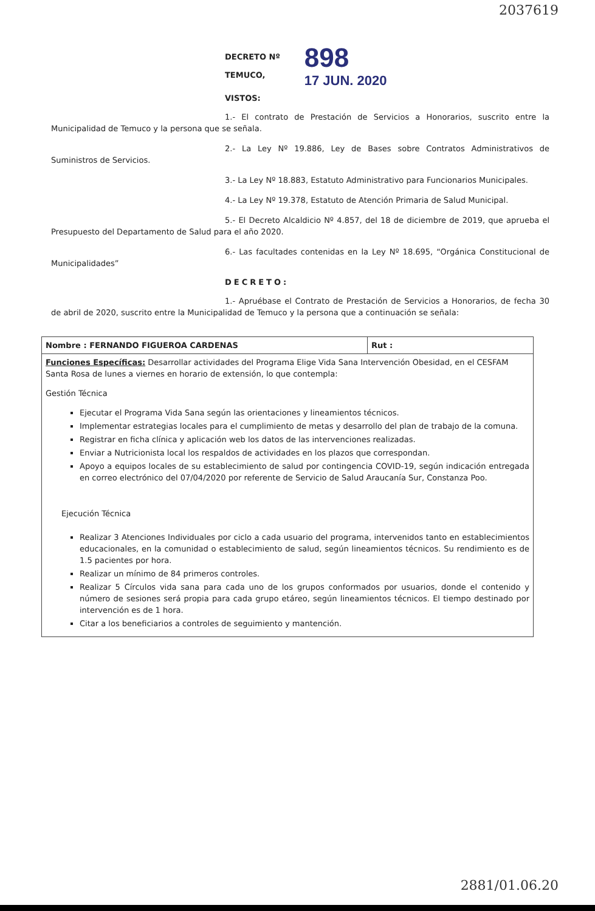2037619
DECRETO Nº
TEMUCO,
898
17 JUN. 2020
VISTOS:
1.- El contrato de Prestación de Servicios a Honorarios, suscrito entre la Municipalidad de Temuco y la persona que se señala.
2.- La Ley Nº 19.886, Ley de Bases sobre Contratos Administrativos de Suministros de Servicios.
3.- La Ley Nº 18.883, Estatuto Administrativo para Funcionarios Municipales.
4.- La Ley Nº 19.378, Estatuto de Atención Primaria de Salud Municipal.
5.- El Decreto Alcaldicio Nº 4.857, del 18 de diciembre de 2019, que aprueba el Presupuesto del Departamento de Salud para el año 2020.
6.- Las facultades contenidas en la Ley Nº 18.695, “Orgánica Constitucional de Municipalidades”
DECRETO:
1.- Apruébase el Contrato de Prestación de Servicios a Honorarios, de fecha 30 de abril de 2020, suscrito entre la Municipalidad de Temuco y la persona que a continuación se señala:
| Nombre : FERNANDO FIGUEROA CARDENAS | Rut : |
| Funciones Específicas: Desarrollar actividades del Programa Elige Vida Sana Intervención Obesidad, en el CESFAM Santa Rosa de lunes a viernes en horario de extensión, lo que contempla: Gestión Técnica Ejecutar el Programa Vida Sana según las orientaciones y lineamientos técnicos. Implementar estrategias locales para el cumplimiento de metas y desarrollo del plan de trabajo de la comuna. Registrar en ficha clínica y aplicación web los datos de las intervenciones realizadas. Enviar a Nutricionista local los respaldos de actividades en los plazos que correspondan. Apoyo a equipos locales de su establecimiento de salud por contingencia COVID-19, según indicación entregada en correo electrónico del 07/04/2020 por referente de Servicio de Salud Araucanía Sur, Constanza Poo. Ejecución Técnica Realizar 3 Atenciones Individuales por ciclo a cada usuario del programa, intervenidos tanto en establecimientos educacionales, en la comunidad o establecimiento de salud, según lineamientos técnicos. Su rendimiento es de 1.5 pacientes por hora. Realizar un mínimo de 84 primeros controles. Realizar 5 Círculos vida sana para cada uno de los grupos conformados por usuarios, donde el contenido y número de sesiones será propia para cada grupo etáreo, según lineamientos técnicos. El tiempo destinado por intervención es de 1 hora. Citar a los beneficiarios a controles de seguimiento y mantención. | |
2881/01.06.20